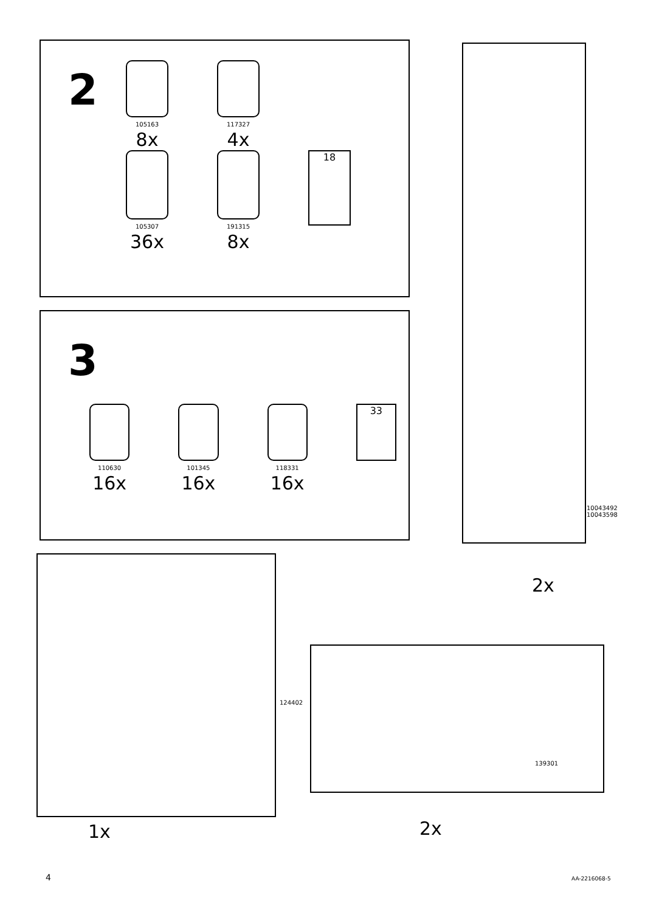2
105163
8x
117327
4x
105307
36x
191315
8x
18
3
110630
16x
101345
16x
118331
16x
33
10043492
10043598
2x
124402
1x
139301
2x
4 AA-2216068-5